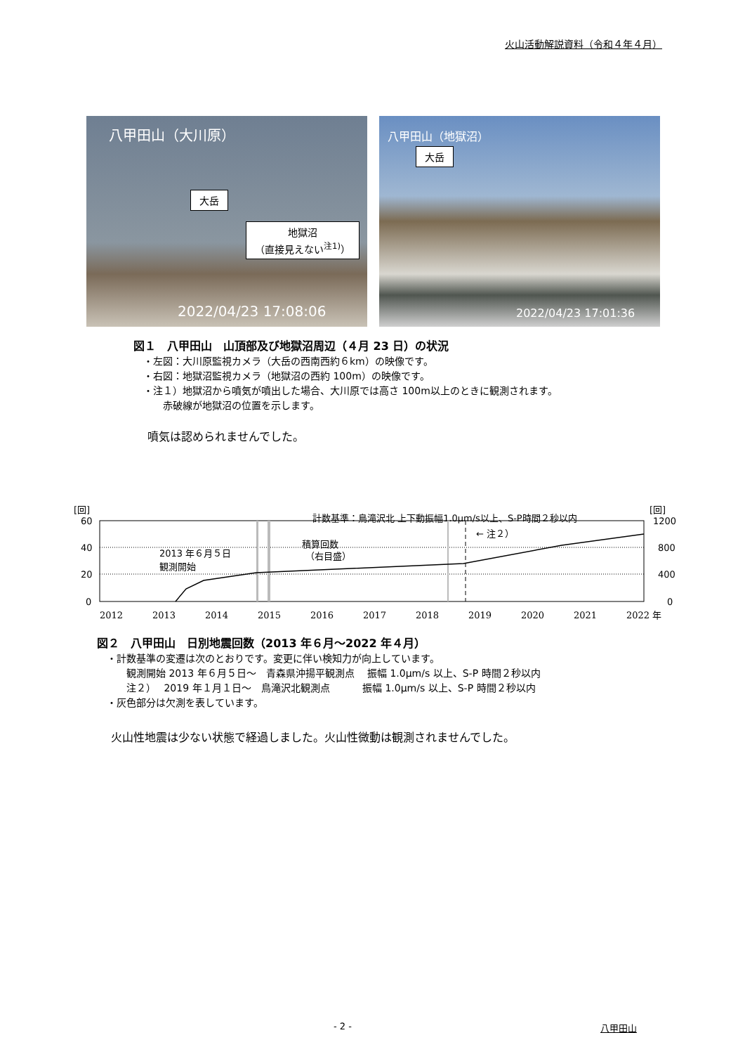火山活動解説資料（令和４年４月）
八甲田山（大川原）
大岳
地獄沼
（直接見えない<sup>注1)</sup>）
2022/04/23 17:08:06
八甲田山（地獄沼）
大岳
2022/04/23 17:01:36
図１　八甲田山　山頂部及び地獄沼周辺（４月 23 日）の状況
　・左図：大川原監視カメラ（大岳の西南西約６km）の映像です。
　・右図：地獄沼監視カメラ（地獄沼の西約 100m）の映像です。
　・注１）地獄沼から噴気が噴出した場合、大川原では高さ 100m以上のときに観測されます。
　　　赤破線が地獄沼の位置を示します。
噴気は認められませんでした。
[回]
[回]
計数基準：鳥滝沢北 上下動振幅1.0μm/s以上、S-P時間２秒以内
60
40
20
0
1200
800
400
0
2013 年６月５日
観測開始
積算回数
（右目盛）
← 注２）
2012
2013
2014
2015
2016
2017
2018
2019
2020
2021
2022 年
図２　八甲田山　日別地震回数（2013 年６月～2022 年４月）
　・計数基準の変遷は次のとおりです。変更に伴い検知力が向上しています。
　　　観測開始 2013 年６月５日～　青森県沖揚平観測点　 振幅 1.0μm/s 以上、S-P 時間２秒以内
　　　注２）　 2019 年１月１日～　鳥滝沢北観測点　　　 振幅 1.0μm/s 以上、S-P 時間２秒以内
　・灰色部分は欠測を表しています。
火山性地震は少ない状態で経過しました。火山性微動は観測されませんでした。
- 2 - 八甲田山